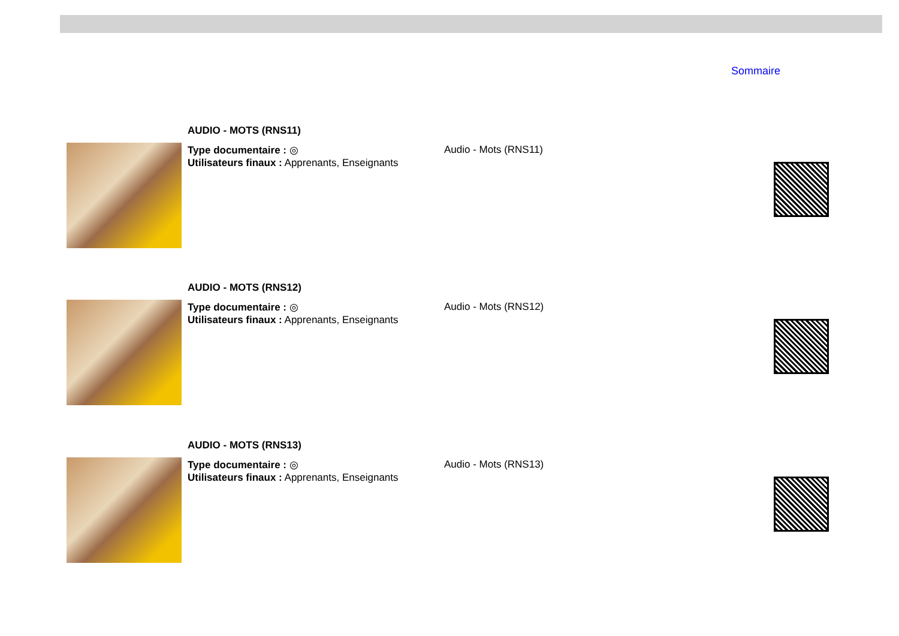Sommaire
AUDIO - MOTS (RNS11)
Type documentaire : ◎
Utilisateurs finaux : Apprenants, Enseignants
Audio - Mots (RNS11)
AUDIO - MOTS (RNS12)
Type documentaire : ◎
Utilisateurs finaux : Apprenants, Enseignants
Audio - Mots (RNS12)
AUDIO - MOTS (RNS13)
Type documentaire : ◎
Utilisateurs finaux : Apprenants, Enseignants
Audio - Mots (RNS13)